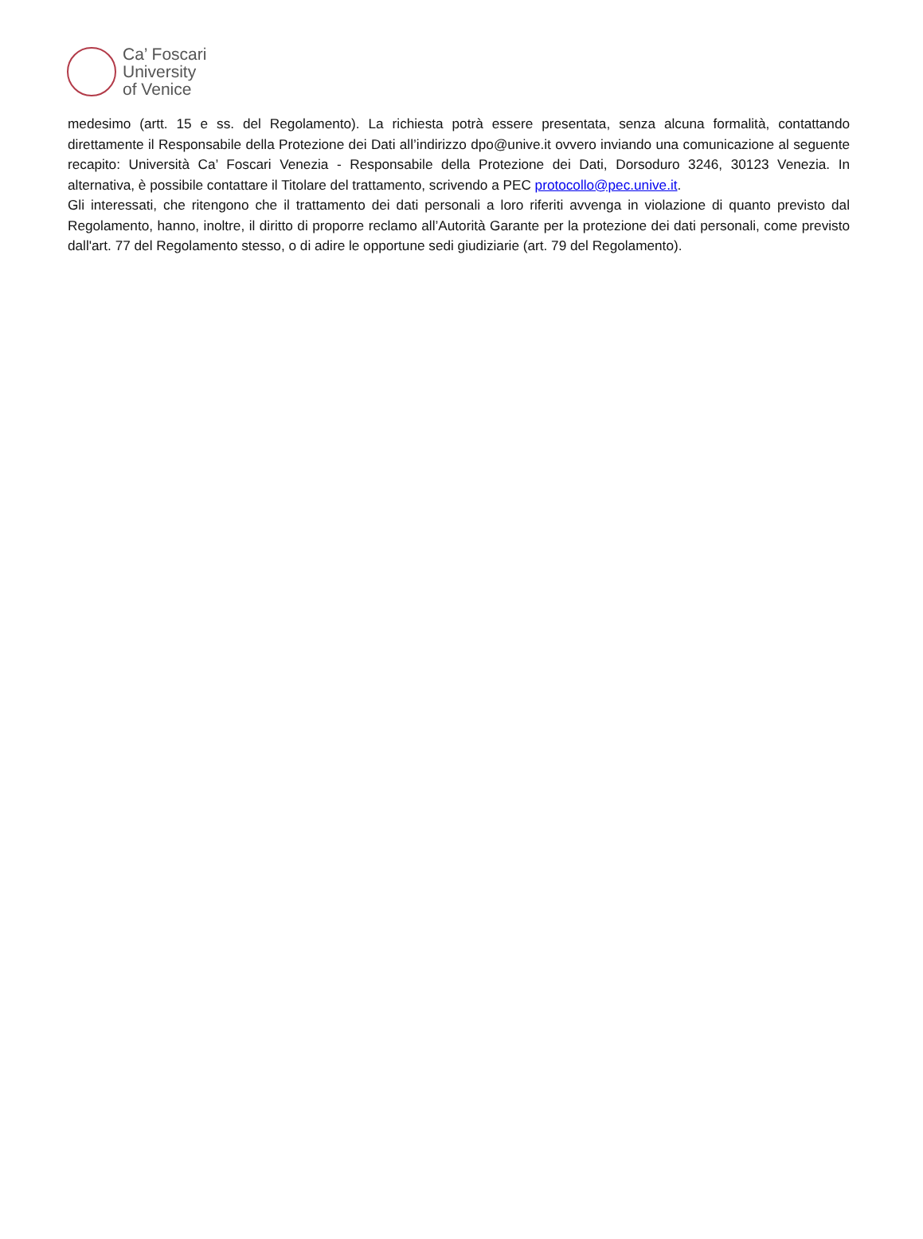Ca’ Foscari
University
of Venice
medesimo (artt. 15 e ss. del Regolamento). La richiesta potrà essere presentata, senza alcuna formalità, contattando direttamente il Responsabile della Protezione dei Dati all’indirizzo dpo@unive.it ovvero inviando una comunicazione al seguente recapito: Università Ca’ Foscari Venezia - Responsabile della Protezione dei Dati, Dorsoduro 3246, 30123 Venezia. In alternativa, è possibile contattare il Titolare del trattamento, scrivendo a PEC protocollo@pec.unive.it.
Gli interessati, che ritengono che il trattamento dei dati personali a loro riferiti avvenga in violazione di quanto previsto dal Regolamento, hanno, inoltre, il diritto di proporre reclamo all’Autorità Garante per la protezione dei dati personali, come previsto dall'art. 77 del Regolamento stesso, o di adire le opportune sedi giudiziarie (art. 79 del Regolamento).